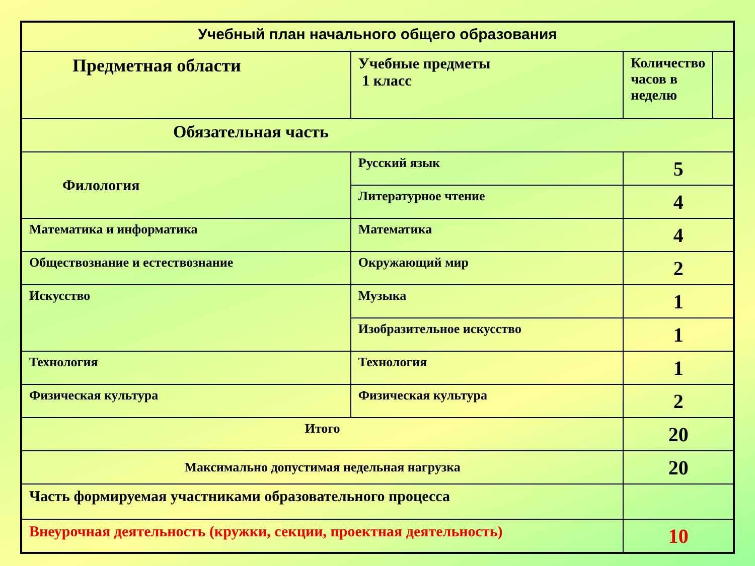| Учебный план начального общего образования | | | |
| Предметная области | Учебные предметы 1 класс | Количество часов в неделю | |
| Обязательная часть | | | |
| Филология | Русский язык | 5 | |
| | Литературное чтение | 4 | |
| Математика и информатика | Математика | 4 | |
| Обществознание и естествознание | Окружающий мир | 2 | |
| Искусство | Музыка | 1 | |
| | Изобразительное искусство | 1 | |
| Технология | Технология | 1 | |
| Физическая культура | Физическая культура | 2 | |
| Итого | | 20 | |
| Максимально допустимая недельная нагрузка | | 20 | |
| Часть формируемая участниками образовательного процесса | | | |
| Внеурочная деятельность (кружки, секции, проектная деятельность) | | 10 | |